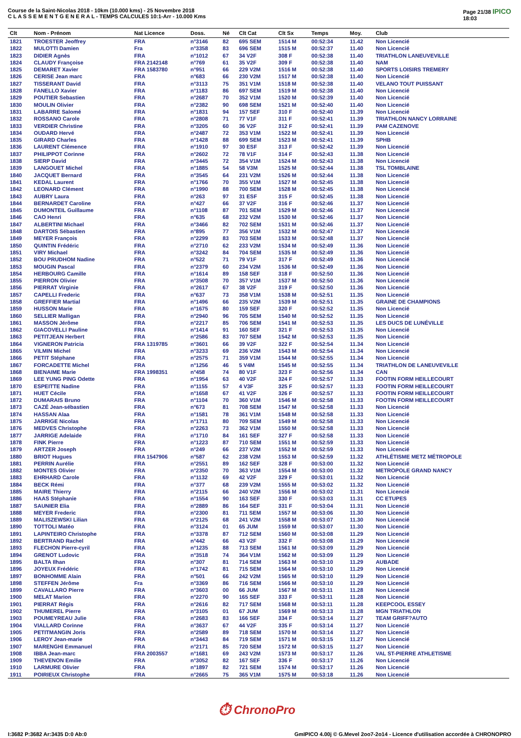Course de la Saint-Nicolas 2018 - 10km (10.000 kms) - 25 Novembre 2018
C L A S S E M E N T G E N E R A L - TEMPS CALCULES 10:1-Arr - 10.000 Kms
Page 21/38 IPICO
18:03
| Clt | Nom - Prénom | Nat Licence | Doss. | Né | Clt Cat | Clt Sx | Temps | Moy. | Club |
| --- | --- | --- | --- | --- | --- | --- | --- | --- | --- |
| 1821 | TROESTER Jeoffrey | FRA | n°3146 | 82 | 695 SEM | 1514 M | 00:52:34 | 11.42 | Non Licencié |
| 1822 | MULOTTI Damien | Fra | n°3358 | 83 | 696 SEM | 1515 M | 00:52:37 | 11.40 | Non Licencié |
| 1823 | DIDIER Agnès | FRA | n°1012 | 67 | 34 V2F | 308 F | 00:52:38 | 11.40 | TRIATHLON LANEUVEVILLE |
| 1824 | CLAUDY Françoise | FRA 2142148 | n°769 | 61 | 35 V2F | 309 F | 00:52:38 | 11.40 | NAM |
| 1825 | DEMARET Xavier | FRA 1583780 | n°951 | 66 | 229 V2M | 1516 M | 00:52:38 | 11.40 | SPORTS LOISIRS TREMERY |
| 1826 | CERISE Jean marc | FRA | n°683 | 66 | 230 V2M | 1517 M | 00:52:38 | 11.40 | Non Licencié |
| 1827 | TISSERANT David | FRA | n°3113 | 75 | 351 V1M | 1518 M | 00:52:38 | 11.40 | VELANO TOUT PUISSANT |
| 1828 | FANELLO Xavier | FRA | n°1183 | 86 | 697 SEM | 1519 M | 00:52:38 | 11.40 | Non Licencié |
| 1829 | POUTIER Sebastien | FRA | n°2687 | 70 | 352 V1M | 1520 M | 00:52:39 | 11.40 | Non Licencié |
| 1830 | MOULIN Olivier | FRA | n°2382 | 90 | 698 SEM | 1521 M | 00:52:40 | 11.40 | Non Licencié |
| 1831 | LABARRE Salomé | FRA | n°1831 | 94 | 157 SEF | 310 F | 00:52:40 | 11.39 | Non Licencié |
| 1832 | ROSSANO Carole | FRA | n°2808 | 71 | 77 V1F | 311 F | 00:52:41 | 11.39 | TRIATHLON NANCY LORRAINE |
| 1833 | VERDIER Christine | FRA | n°3205 | 60 | 36 V2F | 312 F | 00:52:41 | 11.39 | PAM CAZENOVE |
| 1834 | OUDARD Hervé | FRA | n°2487 | 72 | 353 V1M | 1522 M | 00:52:41 | 11.39 | Non Licencié |
| 1835 | GIRARD Charles | FRA | n°1428 | 88 | 699 SEM | 1523 M | 00:52:41 | 11.39 | SPHB |
| 1836 | LAURENT Clémence | FRA | n°1910 | 97 | 30 ESF | 313 F | 00:52:42 | 11.39 | Non Licencié |
| 1837 | PHILIPPOT Corinne | FRA | n°2602 | 72 | 78 V1F | 314 F | 00:52:43 | 11.38 | Non Licencié |
| 1838 | SIERP David | FRA | n°3445 | 72 | 354 V1M | 1524 M | 00:52:43 | 11.38 | Non Licencié |
| 1839 | LANGOUET Michel | FRA | n°1885 | 54 | 58 V3M | 1525 M | 00:52:44 | 11.38 | TSL TOMBLAINE |
| 1840 | JACQUET Bernard | FRA | n°3545 | 64 | 231 V2M | 1526 M | 00:52:44 | 11.38 | Non Licencié |
| 1841 | KEDAL Laurent | FRA | n°1766 | 70 | 355 V1M | 1527 M | 00:52:45 | 11.38 | Non Licencié |
| 1842 | LEONARD Clément | FRA | n°1990 | 88 | 700 SEM | 1528 M | 00:52:45 | 11.38 | Non Licencié |
| 1843 | AUBRY Laura | FRA | n°263 | 97 | 31 ESF | 315 F | 00:52:45 | 11.38 | Non Licencié |
| 1844 | BERNARDET Caroline | FRA | n°427 | 66 | 37 V2F | 316 F | 00:52:46 | 11.37 | Non Licencié |
| 1845 | DUMONTEIL Guillaume | FRA | n°1108 | 87 | 701 SEM | 1529 M | 00:52:46 | 11.37 | Non Licencié |
| 1846 | CAO Henri | FRA | n°635 | 68 | 232 V2M | 1530 M | 00:52:46 | 11.37 | Non Licencié |
| 1847 | ALBERTINI Michael | FRA | n°3466 | 82 | 702 SEM | 1531 M | 00:52:46 | 11.37 | Non Licencié |
| 1848 | DARTOIS Sébastien | FRA | n°895 | 77 | 356 V1M | 1532 M | 00:52:47 | 11.37 | Non Licencié |
| 1849 | MEYER François | FRA | n°2299 | 83 | 703 SEM | 1533 M | 00:52:48 | 11.37 | Non Licencié |
| 1850 | QUINTIN Frédéric | FRA | n°2710 | 62 | 233 V2M | 1534 M | 00:52:49 | 11.36 | Non Licencié |
| 1851 | VIRY Michael | FRA | n°3242 | 84 | 704 SEM | 1535 M | 00:52:49 | 11.36 | Non Licencié |
| 1852 | BOU PRUDHOM Nadine | FRA | n°522 | 71 | 79 V1F | 317 F | 00:52:49 | 11.36 | Non Licencié |
| 1853 | MOUGIN Pascal | FRA | n°2379 | 60 | 234 V2M | 1536 M | 00:52:49 | 11.36 | Non Licencié |
| 1854 | HERBOURG Camille | FRA | n°1614 | 89 | 158 SEF | 318 F | 00:52:50 | 11.36 | Non Licencié |
| 1855 | PIERRON Olivier | FRA | n°3508 | 70 | 357 V1M | 1537 M | 00:52:50 | 11.36 | Non Licencié |
| 1856 | PIERRAT Virginie | FRA | n°2617 | 67 | 38 V2F | 319 F | 00:52:50 | 11.36 | Non Licencié |
| 1857 | CAPELLI Frederic | FRA | n°637 | 73 | 358 V1M | 1538 M | 00:52:51 | 11.35 | Non Licencié |
| 1858 | GREFFIER Martial | FRA | n°1496 | 66 | 235 V2M | 1539 M | 00:52:51 | 11.35 | GRAINE DE CHAMPIONS |
| 1859 | HUSSON Marie | FRA | n°1675 | 80 | 159 SEF | 320 F | 00:52:52 | 11.35 | Non Licencié |
| 1860 | SELLIER Malligan | FRA | n°2940 | 96 | 705 SEM | 1540 M | 00:52:52 | 11.35 | Non Licencié |
| 1861 | MASSON Jérôme | FRA | n°2217 | 85 | 706 SEM | 1541 M | 00:52:53 | 11.35 | LES DUCS DE LUNÉVILLE |
| 1862 | GIACOVELLI Pauline | FRA | n°1414 | 91 | 160 SEF | 321 F | 00:52:53 | 11.35 | Non Licencié |
| 1863 | PETITJEAN Herbert | FRA | n°2586 | 83 | 707 SEM | 1542 M | 00:52:53 | 11.35 | Non Licencié |
| 1864 | VIGNERON Patricia | FRA 1319785 | n°3601 | 66 | 39 V2F | 322 F | 00:52:54 | 11.34 | Non Licencié |
| 1865 | VILMIN Michel | FRA | n°3233 | 69 | 236 V2M | 1543 M | 00:52:54 | 11.34 | Non Licencié |
| 1866 | PETIT Stéphane | FRA | n°2575 | 71 | 359 V1M | 1544 M | 00:52:55 | 11.34 | Non Licencié |
| 1867 | FORCADETTE Michel | FRA | n°1256 | 46 | 5 V4M | 1545 M | 00:52:55 | 11.34 | TRIATHLON DE LANEUVEVILLE |
| 1868 | BIENAIME Marie | FRA 1998351 | n°458 | 74 | 80 V1F | 323 F | 00:52:56 | 11.34 | CAN |
| 1869 | LEE YUNG PING Odette | FRA | n°1954 | 63 | 40 V2F | 324 F | 00:52:57 | 11.33 | FOOTIN FORM HEILLECOURT |
| 1870 | ESPEITTE Nadine | FRA | n°1155 | 57 | 4 V3F | 325 F | 00:52:57 | 11.33 | FOOTIN FORM HEILLECOURT |
| 1871 | HUET Cécile | FRA | n°1658 | 67 | 41 V2F | 326 F | 00:52:57 | 11.33 | FOOTIN FORM HEILLECOURT |
| 1872 | DUMARAIS Bruno | FRA | n°1104 | 70 | 360 V1M | 1546 M | 00:52:58 | 11.33 | FOOTIN FORM HEILLECOURT |
| 1873 | CAZÉ Jean-sébastien | FRA | n°673 | 81 | 708 SEM | 1547 M | 00:52:58 | 11.33 | Non Licencié |
| 1874 | HASSAN Alaa | FRA | n°1581 | 78 | 361 V1M | 1548 M | 00:52:58 | 11.33 | Non Licencié |
| 1875 | JARRIGE Nicolas | FRA | n°1711 | 80 | 709 SEM | 1549 M | 00:52:58 | 11.33 | Non Licencié |
| 1876 | MEDVES Christophe | FRA | n°2263 | 73 | 362 V1M | 1550 M | 00:52:58 | 11.33 | Non Licencié |
| 1877 | JARRIGE Adelaide | FRA | n°1710 | 84 | 161 SEF | 327 F | 00:52:58 | 11.33 | Non Licencié |
| 1878 | FINK Pierre | FRA | n°1223 | 87 | 710 SEM | 1551 M | 00:52:59 | 11.33 | Non Licencié |
| 1879 | ARTZER Joseph | FRA | n°249 | 66 | 237 V2M | 1552 M | 00:52:59 | 11.33 | Non Licencié |
| 1880 | BRIOT Hugues | FRA 1547906 | n°587 | 62 | 238 V2M | 1553 M | 00:52:59 | 11.32 | ATHLÉTISME METZ MÉTROPOLE |
| 1881 | PERRIN Aurélie | FRA | n°2551 | 89 | 162 SEF | 328 F | 00:53:00 | 11.32 | Non Licencié |
| 1882 | MONTES Olivier | FRA | n°2350 | 70 | 363 V1M | 1554 M | 00:53:00 | 11.32 | METROPOLE GRAND NANCY |
| 1883 | EHRHARD Carole | FRA | n°1132 | 69 | 42 V2F | 329 F | 00:53:01 | 11.32 | Non Licencié |
| 1884 | BECK Rémi | FRA | n°377 | 68 | 239 V2M | 1555 M | 00:53:02 | 11.32 | Non Licencié |
| 1885 | MAIRE Thierry | FRA | n°2115 | 66 | 240 V2M | 1556 M | 00:53:02 | 11.31 | Non Licencié |
| 1886 | HAAS Stéphanie | FRA | n°1554 | 90 | 163 SEF | 330 F | 00:53:03 | 11.31 | CC ETUPES |
| 1887 | SAUNIER Elia | FRA | n°2889 | 86 | 164 SEF | 331 F | 00:53:04 | 11.31 | Non Licencié |
| 1888 | MEYER Frederic | FRA | n°2300 | 81 | 711 SEM | 1557 M | 00:53:06 | 11.30 | Non Licencié |
| 1889 | MALISZEWSKI Lilian | FRA | n°2125 | 68 | 241 V2M | 1558 M | 00:53:07 | 11.30 | Non Licencié |
| 1890 | TOTTOLI Matéo | FRA | n°3124 | 01 | 65 JUM | 1559 M | 00:53:07 | 11.30 | Non Licencié |
| 1891 | LAPINTEIRO Christophe | FRA | n°3378 | 87 | 712 SEM | 1560 M | 00:53:08 | 11.29 | Non Licencié |
| 1892 | BERTRAND Rachel | FRA | n°442 | 66 | 43 V2F | 332 F | 00:53:08 | 11.29 | Non Licencié |
| 1893 | FLECHON Pierre-cyril | FRA | n°1235 | 88 | 713 SEM | 1561 M | 00:53:09 | 11.29 | Non Licencié |
| 1894 | GRENOT Ludovic | FRA | n°3518 | 74 | 364 V1M | 1562 M | 00:53:09 | 11.29 | Non Licencié |
| 1895 | BALTA Ilhan | FRA | n°307 | 81 | 714 SEM | 1563 M | 00:53:10 | 11.29 | AUBADE |
| 1896 | JOYEUX Frédéric | FRA | n°1742 | 81 | 715 SEM | 1564 M | 00:53:10 | 11.29 | Non Licencié |
| 1897 | BONHOMME Alain | FRA | n°501 | 66 | 242 V2M | 1565 M | 00:53:10 | 11.29 | Non Licencié |
| 1898 | STEFFEN Jérôme | Fra | n°3369 | 86 | 716 SEM | 1566 M | 00:53:10 | 11.29 | Non Licencié |
| 1899 | CAVALLARO Pierre | FRA | n°3603 | 00 | 66 JUM | 1567 M | 00:53:11 | 11.28 | Non Licencié |
| 1900 | MELAT Marion | FRA | n°2270 | 90 | 165 SEF | 333 F | 00:53:11 | 11.28 | Non Licencié |
| 1901 | PIERRAT Régis | FRA | n°2616 | 82 | 717 SEM | 1568 M | 00:53:11 | 11.28 | KEEPCOOL ESSEY |
| 1902 | THUMEREL Pierre | FRA | n°3105 | 01 | 67 JUM | 1569 M | 00:53:13 | 11.28 | MGN TRIATHLON |
| 1903 | POUMEYREAU Julie | FRA | n°2683 | 83 | 166 SEF | 334 F | 00:53:14 | 11.27 | TEAM GRIFF?AUTO |
| 1904 | VIALLARD Corinne | FRA | n°3637 | 67 | 44 V2F | 335 F | 00:53:14 | 11.27 | Non Licencié |
| 1905 | PETITMANGIN Joris | FRA | n°2589 | 89 | 718 SEM | 1570 M | 00:53:14 | 11.27 | Non Licencié |
| 1906 | LEROY Jean-marie | FRA | n°3443 | 84 | 719 SEM | 1571 M | 00:53:15 | 11.27 | Non Licencié |
| 1907 | MARENGHI Emmanuel | FRA | n°2171 | 85 | 720 SEM | 1572 M | 00:53:15 | 11.27 | Non Licencié |
| 1908 | IBBA Jean-marc | FRA 2003557 | n°1681 | 69 | 243 V2M | 1573 M | 00:53:17 | 11.26 | VAL ST-PIERRE ATHLETISME |
| 1909 | THEVENON Emilie | FRA | n°3052 | 82 | 167 SEF | 336 F | 00:53:17 | 11.26 | Non Licencié |
| 1910 | LARMURE Olivier | FRA | n°1897 | 82 | 721 SEM | 1574 M | 00:53:17 | 11.26 | Non Licencié |
| 1911 | POIRIEUX Christophe | FRA | n°2665 | 75 | 365 V1M | 1575 M | 00:53:18 | 11.26 | Non Licencié |
⏱ ChronoPro
I:3682 P:3682 Ar:3435 D:0 Ab:0 GmIPICO 4.00j © G.Mevel 2oo7-2o14 - Licence d'utilisation accordée à CHRONOPRO